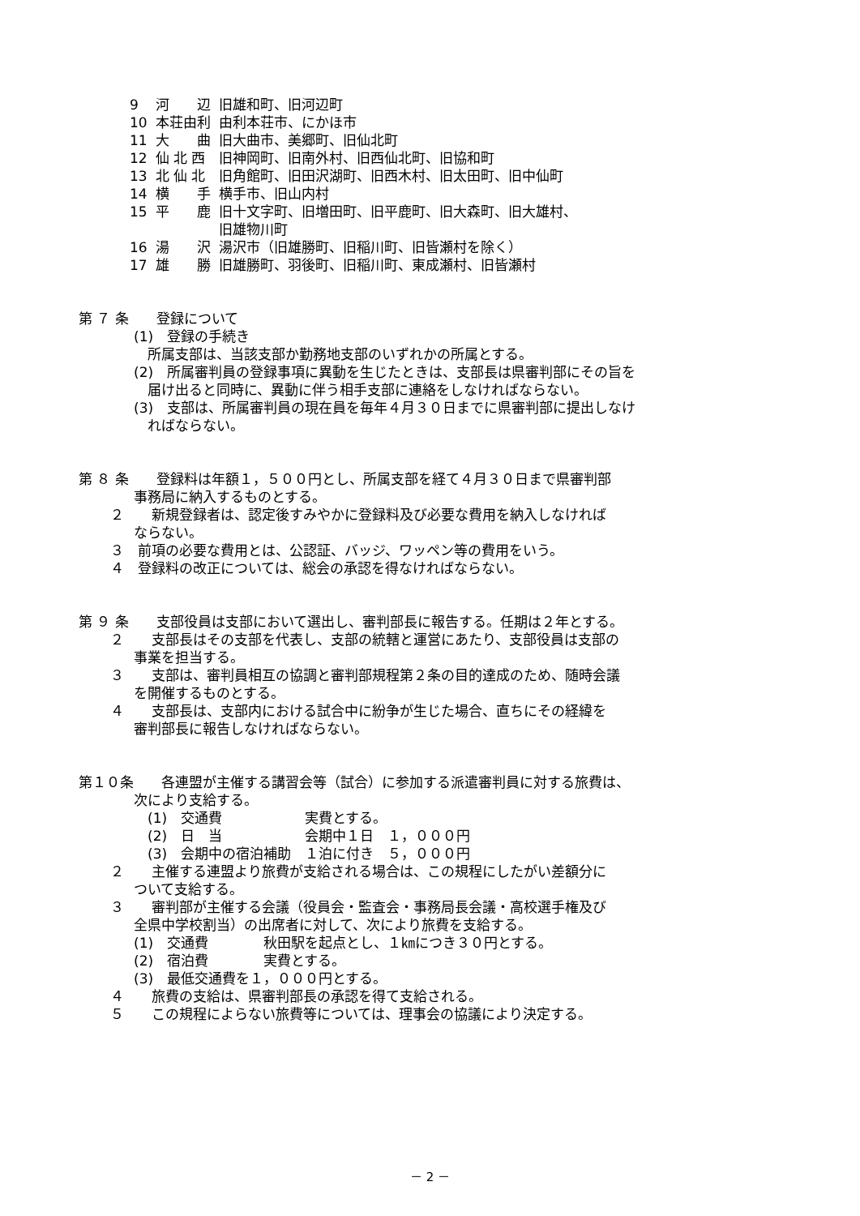| 9 | 河 辺 | 旧雄和町、旧河辺町 |
| 10 | 本荘由利 | 由利本荘市、にかほ市 |
| 11 | 大 曲 | 旧大曲市、美郷町、旧仙北町 |
| 12 | 仙 北 西 | 旧神岡町、旧南外村、旧西仙北町、旧協和町 |
| 13 | 北 仙 北 | 旧角館町、旧田沢湖町、旧西木村、旧太田町、旧中仙町 |
| 14 | 横 手 | 横手市、旧山内村 |
| 15 | 平 鹿 | 旧十文字町、旧増田町、旧平鹿町、旧大森町、旧大雄村、 旧雄物川町 |
| 16 | 湯 沢 | 湯沢市（旧雄勝町、旧稲川町、旧皆瀬村を除く） |
| 17 | 雄 勝 | 旧雄勝町、羽後町、旧稲川町、東成瀬村、旧皆瀬村 |
第 ７ 条　　登録について
　　　　(1)　登録の手続き
　　　　　所属支部は、当該支部か勤務地支部のいずれかの所属とする。
　　　　(2)　所属審判員の登録事項に異動を生じたときは、支部長は県審判部にその旨を
　　　　　届け出ると同時に、異動に伴う相手支部に連絡をしなければならない。
　　　　(3)　支部は、所属審判員の現在員を毎年４月３０日までに県審判部に提出しなけ
　　　　　ればならない。
第 ８ 条　　登録料は年額１，５００円とし、所属支部を経て４月３０日まで県審判部
　　　　事務局に納入するものとする。
　　 ２　　新規登録者は、認定後すみやかに登録料及び必要な費用を納入しなければ
　　　　ならない。
　　 ３　前項の必要な費用とは、公認証、バッジ、ワッペン等の費用をいう。
　　 ４　登録料の改正については、総会の承認を得なければならない。
第 ９ 条　　支部役員は支部において選出し、審判部長に報告する。任期は２年とする。
　　 ２　　支部長はその支部を代表し、支部の統轄と運営にあたり、支部役員は支部の
　　　　事業を担当する。
　　 ３　　支部は、審判員相互の協調と審判部規程第２条の目的達成のため、随時会議
　　　　を開催するものとする。
　　 ４　　支部長は、支部内における試合中に紛争が生じた場合、直ちにその経緯を
　　　　審判部長に報告しなければならない。
第１０条　　各連盟が主催する講習会等（試合）に参加する派遣審判員に対する旅費は、
　　　　次により支給する。
　　　　　(1)　交通費　　　　　　実費とする。
　　　　　(2)　日　当　　　　　　会期中１日　１，０００円
　　　　　(3)　会期中の宿泊補助　１泊に付き　５，０００円
　　 ２　　主催する連盟より旅費が支給される場合は、この規程にしたがい差額分に
　　　　ついて支給する。
　　 ３　　審判部が主催する会議（役員会・監査会・事務局長会議・高校選手権及び
　　　　全県中学校割当）の出席者に対して、次により旅費を支給する。
　　　　(1)　交通費　　　　秋田駅を起点とし、１㎞につき３０円とする。
　　　　(2)　宿泊費　　　　実費とする。
　　　　(3)　最低交通費を１，０００円とする。
　　 ４　　旅費の支給は、県審判部長の承認を得て支給される。
　　 ５　　この規程によらない旅費等については、理事会の協議により決定する。
－ 2 －